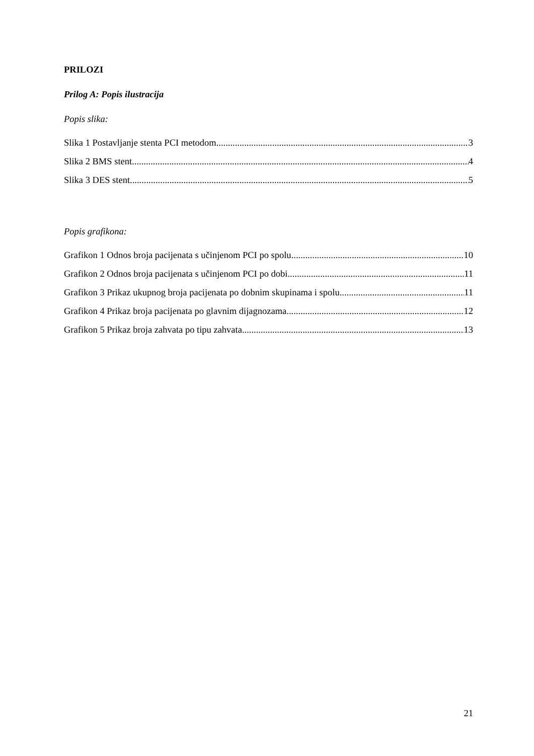PRILOZI
Prilog A: Popis ilustracija
Popis slika:
Slika 1 Postavljanje stenta PCI metodom 3
Slika 2 BMS stent 4
Slika 3 DES stent 5
Popis grafikona:
Grafikon 1 Odnos broja pacijenata s učinjenom PCI po spolu 10
Grafikon 2 Odnos broja pacijenata s učinjenom PCI po dobi 11
Grafikon 3 Prikaz ukupnog broja pacijenata po dobnim skupinama i spolu 11
Grafikon 4 Prikaz broja pacijenata po glavnim dijagnozama 12
Grafikon 5 Prikaz broja zahvata po tipu zahvata 13
21